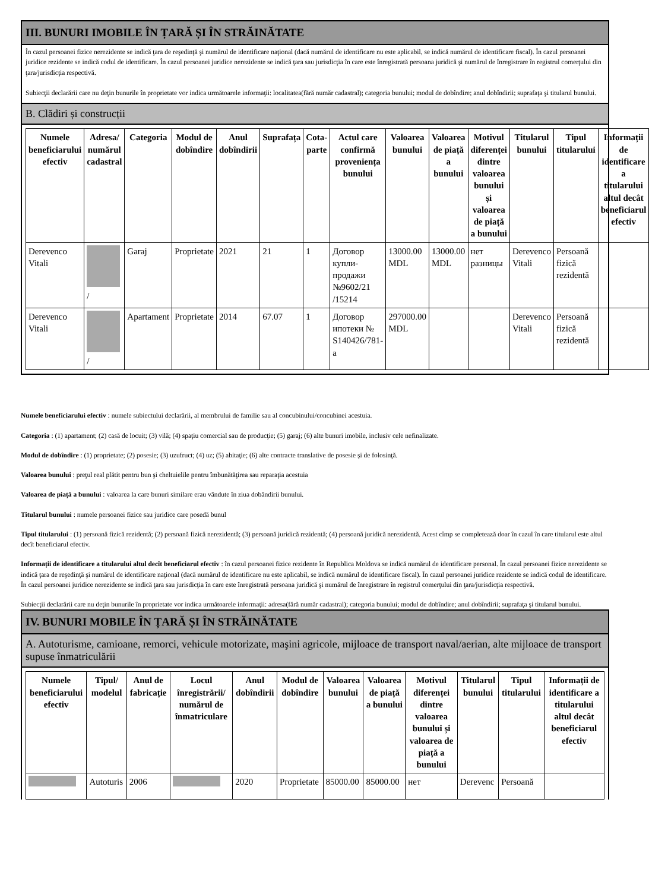III. BUNURI IMOBILE ÎN ȚARĂ ȘI ÎN STRĂINĂTATE
În cazul persoanei fizice nerezidente se indică ţara de reşedinţă şi numărul de identificare naţional (dacă numărul de identificare nu este aplicabil, se indică numărul de identificare fiscal). În cazul persoanei juridice rezidente se indică codul de identificare. În cazul persoanei juridice nerezidente se indică ţara sau jurisdicţia în care este înregistrată persoana juridică şi numărul de înregistrare în registrul comerţului din ţara/jurisdicţia respectivă.
Subiecţii declarării care nu deţin bunurile în proprietate vor indica următoarele informaţii: localitatea(fără număr cadastral); categoria bunului; modul de dobîndire; anul dobîndirii; suprafaţa şi titularul bunului.
B. Clădiri și construcții
| Numele beneficiarului efectiv | Adresa/ numărul cadastral | Categoria | Modul de dobîndire | Anul dobîndirii | Suprafața | Cota-parte | Actul care confirmă proveniența bunului | Valoarea bunului | Valoarea de piață a bunului | Motivul diferenței dintre valoarea bunului și valoarea de piață a bunului | Titularul bunului | Tipul titularului | Informații de identificare a titularului altul decât beneficiarul efectiv |
| --- | --- | --- | --- | --- | --- | --- | --- | --- | --- | --- | --- | --- | --- |
| Derevenco Vitali | / | Garaj | Proprietate | 2021 | 21 | 1 | Договор купли-продажи №9602/21 /15214 | 13000.00 MDL | 13000.00 MDL | нет разницы | Derevenco Vitali | Persoană fizică rezidentă | |
| Derevenco Vitali | / | Apartament | Proprietate | 2014 | 67.07 | 1 | Договор ипотеки № S140426/781-a | 297000.00 MDL | | | Derevenco Vitali | Persoană fizică rezidentă | |
Numele beneficiarului efectiv : numele subiectului declarării, al membrului de familie sau al concubinului/concubinei acestuia.
Categoria : (1) apartament; (2) casă de locuit; (3) vilă; (4) spaţiu comercial sau de producţie; (5) garaj; (6) alte bunuri imobile, inclusiv cele nefinalizate.
Modul de dobîndire : (1) proprietate; (2) posesie; (3) uzufruct; (4) uz; (5) abitaţie; (6) alte contracte translative de posesie şi de folosinţă.
Valoarea bunului : preţul real plătit pentru bun şi cheltuielile pentru îmbunătăţirea sau reparaţia acestuia
Valoarea de piață a bunului : valoarea la care bunuri similare erau vândute în ziua dobândirii bunului.
Titularul bunului : numele persoanei fizice sau juridice care posedă bunul
Tipul titularului : (1) persoană fizică rezidentă; (2) persoană fizică nerezidentă; (3) persoană juridică rezidentă; (4) persoană juridică nerezidentă. Acest cîmp se completează doar în cazul în care titularul este altul decît beneficiarul efectiv.
Informații de identificare a titularului altul decît beneficiarul efectiv : în cazul persoanei fizice rezidente în Republica Moldova se indică numărul de identificare personal. În cazul persoanei fizice nerezidente se indică ţara de reşedinţă şi numărul de identificare naţional (dacă numărul de identificare nu este aplicabil, se indică numărul de identificare fiscal). În cazul persoanei juridice rezidente se indică codul de identificare. În cazul persoanei juridice nerezidente se indică ţara sau jurisdicţia în care este înregistrată persoana juridică şi numărul de înregistrare în registrul comerţului din ţara/jurisdicţia respectivă.
Subiecţii declarării care nu deţin bunurile în proprietate vor indica următoarele informaţii: adresa(fără număr cadastral); categoria bunului; modul de dobîndire; anul dobîndirii; suprafaţa şi titularul bunului.
IV. BUNURI MOBILE ÎN ȚARĂ ȘI ÎN STRĂINĂTATE
A. Autoturisme, camioane, remorci, vehicule motorizate, maşini agricole, mijloace de transport naval/aerian, alte mijloace de transport supuse înmatriculării
| Numele beneficiarului efectiv | Tipul/ modelul | Anul de fabricație | Locul înregistrării/ numărul de înmatriculare | Anul dobîndirii | Modul de dobîndire | Valoarea bunului | Valoarea de piață a bunului | Motivul diferenței dintre valoarea bunului și valoarea de piață a bunului | Titularul bunului | Tipul titularului | Informații de identificare a titularului altul decât beneficiarul efectiv |
| --- | --- | --- | --- | --- | --- | --- | --- | --- | --- | --- | --- |
| | Autoturis | 2006 | | 2020 | Proprietate | 85000.00 | 85000.00 | нет | Derevenc | Persoană | |